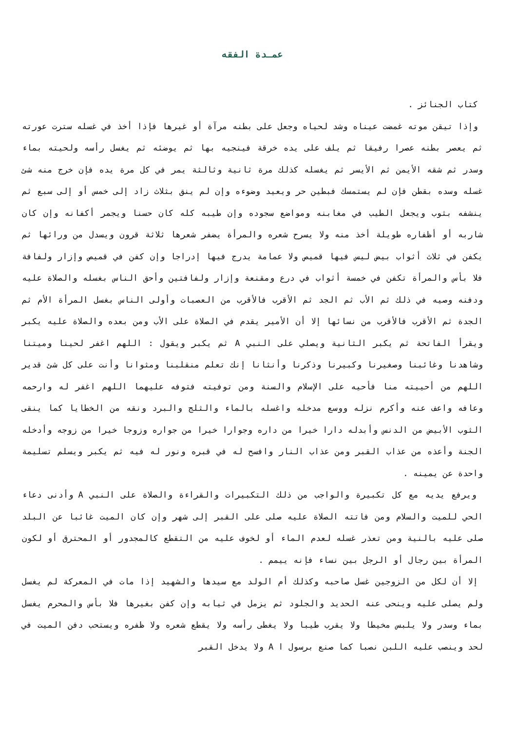عمـدة الفقه
كتاب الجنائز .
وإذا تيقن موته غمضت عيناه وشد لحياه وجعل على بطنه مرآة أو غيرها فإذا أخذ في غسله سترت عورته ثم يعصر بطنه عصرا رفيقا ثم يلف على يده خرقة فينجيه بها ثم يوضئه ثم يغسل رأسه ولحيته بماء وسدر ثم شقه الأيمن ثم الأيسر ثم يغسله كذلك مرة ثانية وثالثة يمر في كل مرة يده فإن خرج منه شئ غسله وسده بقطن فإن لم يستمسك فبطين حر ويعيد وضوءه وإن لم ينق بثلاث زاد إلى خمس أو إلى سبع ثم ينشفه بثوب ويجعل الطيب في مغابنه ومواضع سجوده وإن طيبه كله كان حسنا ويجمر أكفانه وإن كان شاربه أو أظفاره طويلة أخذ منه ولا يسرح شعره والمرأة يضفر شعرها ثلاثة قرون ويسدل من ورائها ثم يكفن في ثلاث أثواب بيض ليس فيها قميص ولا عمامة يدرج فيها إدراجا وإن كفن في قميص وإزار ولفافة فلا بأس والمرأة تكفن في خمسة أثواب في درع ومقنعة وإزار ولفافتين وأحق الناس بغسله والصلاة عليه ودفنه وصيه في ذلك ثم الأب ثم الجد ثم الأقرب فالأقرب من العصبات وأولى الناس بغسل المرأة الأم ثم الجدة ثم الأقرب فالأقرب من نسائها إلا أن الأمير يقدم في الصلاة على الأب ومن بعده والصلاة عليه يكبر ويقرأ الفاتحة ثم يكبر الثانية ويصلي على النبي A ثم يكبر ويقول : اللهم اغفر لحينا وميتنا وشاهدنا وغائبنا وصغيرنا وكبيرنا وذكرنا وأنثانا إنك تعلم منقلبنا ومثوانا وأنت على كل شئ قدير اللهم من أحييته منا فأحيه على الإسلام والسنة ومن توفيته فتوفه عليهما اللهم اغفر له وارحمه وعافه واعف عنه وأكرم نزله ووسع مدخله واغسله بالماء والثلج والبرد ونقه من الخطايا كما ينقى الثوب الأبيض من الدنس وأبدله دارا خيرا من داره وجوارا خيرا من جواره وزوجا خيرا من زوجه وأدخله الجنة وأعذه من عذاب القبر ومن عذاب النار وافسح له في قبره ونور له فيه ثم يكبر ويسلم تسليمة واحدة عن يمينه .
ويرفع يديه مع كل تكبيرة والواجب من ذلك التكبيرات والقراءة والصلاة على النبي A وأدنى دعاء الحي للميت والسلام ومن فاتته الصلاة عليه صلى على القبر إلى شهر وإن كان الميت غائبا عن البلد صلى عليه بالنية ومن تعذر غسله لعدم الماء أو لخوف عليه من التقطع كالمجدور أو المحترق أو لكون المرأة بين رجال أو الرجل بين نساء فإنه ييمم .
إلا أن لكل من الزوجين غسل صاحبه وكذلك أم الولد مع سيدها والشهيد إذا مات في المعركة لم يغسل ولم يصلى عليه وينحى عنه الحديد والجلود ثم يزمل في ثيابه وإن كفن بغيرها فلا بأس والمحرم يغسل بماء وسدر ولا يلبس مخيطا ولا يقرب طيبا ولا يغطى رأسه ولا يقطع شعره ولا ظفره ويستحب دفن الميت في لحد وينصب عليه اللبن نصبا كما صنع برسول ا A ولا يدخل القبر